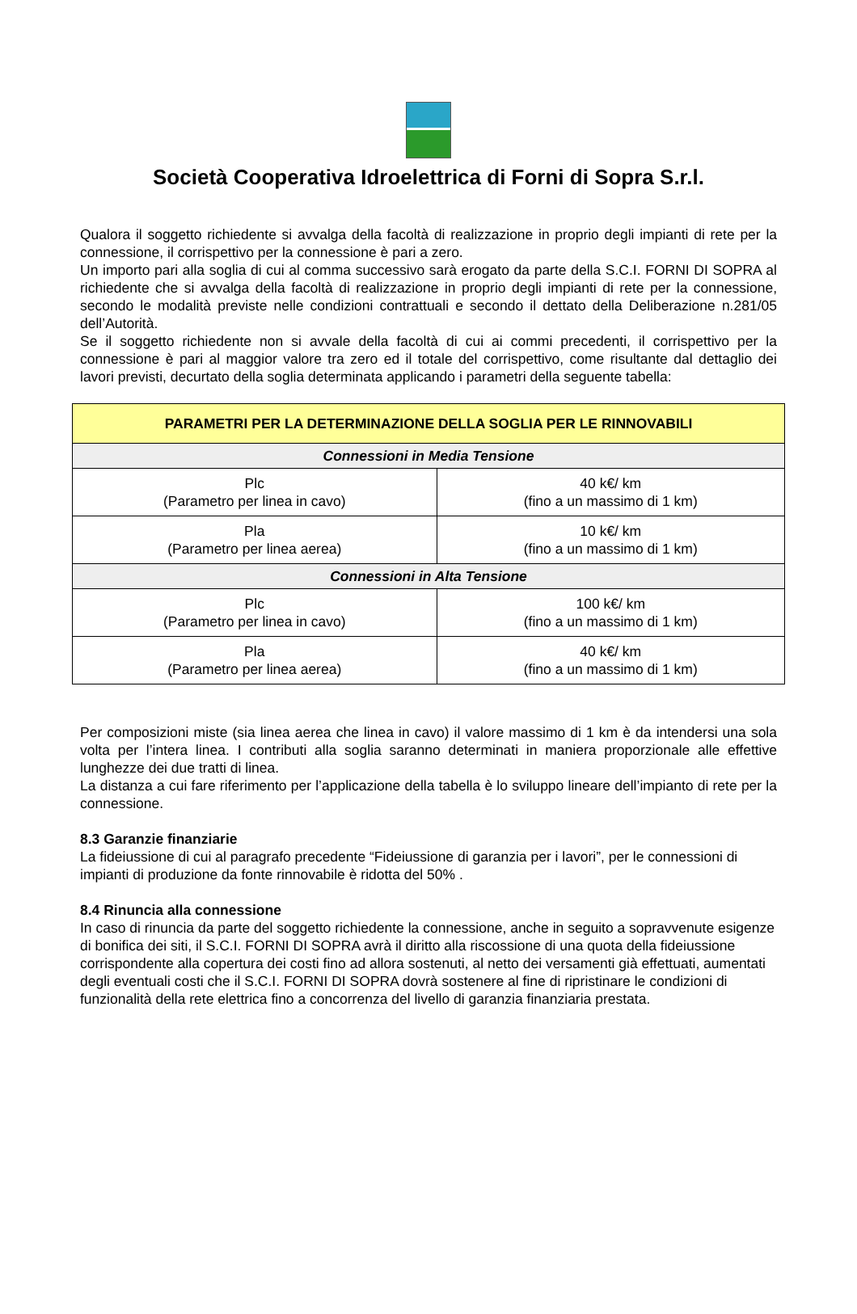Società Cooperativa Idroelettrica di Forni di Sopra S.r.l.
Qualora il soggetto richiedente si avvalga della facoltà di realizzazione in proprio degli impianti di rete per la connessione, il corrispettivo per la connessione è pari a zero.
Un importo pari alla soglia di cui al comma successivo sarà erogato da parte della S.C.I. FORNI DI SOPRA al richiedente che si avvalga della facoltà di realizzazione in proprio degli impianti di rete per la connessione, secondo le modalità previste nelle condizioni contrattuali e secondo il dettato della Deliberazione n.281/05 dell’Autorità.
Se il soggetto richiedente non si avvale della facoltà di cui ai commi precedenti, il corrispettivo per la connessione è pari al maggior valore tra zero ed il totale del corrispettivo, come risultante dal dettaglio dei lavori previsti, decurtato della soglia determinata applicando i parametri della seguente tabella:
| PARAMETRI PER LA DETERMINAZIONE DELLA SOGLIA PER LE RINNOVABILI | |
| Connessioni in Media Tensione | |
| Plc (Parametro per linea in cavo) | 40 k€/ km (fino a un massimo di 1 km) |
| Pla (Parametro per linea aerea) | 10 k€/ km (fino a un massimo di 1 km) |
| Connessioni in Alta Tensione | |
| Plc (Parametro per linea in cavo) | 100 k€/ km (fino a un massimo di 1 km) |
| Pla (Parametro per linea aerea) | 40 k€/ km (fino a un massimo di 1 km) |
Per composizioni miste (sia linea aerea che linea in cavo) il valore massimo di 1 km è da intendersi una sola volta per l’intera linea. I contributi alla soglia saranno determinati in maniera proporzionale alle effettive lunghezze dei due tratti di linea.
La distanza a cui fare riferimento per l’applicazione della tabella è lo sviluppo lineare dell’impianto di rete per la connessione.
8.3 Garanzie finanziarie
La fideiussione di cui al paragrafo precedente “Fideiussione di garanzia per i lavori”, per le connessioni di impianti di produzione da fonte rinnovabile è ridotta del 50% .
8.4 Rinuncia alla connessione
In caso di rinuncia da parte del soggetto richiedente la connessione, anche in seguito a sopravvenute esigenze di bonifica dei siti, il S.C.I. FORNI DI SOPRA avrà il diritto alla riscossione di una quota della fideiussione corrispondente alla copertura dei costi fino ad allora sostenuti, al netto dei versamenti già effettuati, aumentati degli eventuali costi che il S.C.I. FORNI DI SOPRA dovrà sostenere al fine di ripristinare le condizioni di funzionalità della rete elettrica fino a concorrenza del livello di garanzia finanziaria prestata.